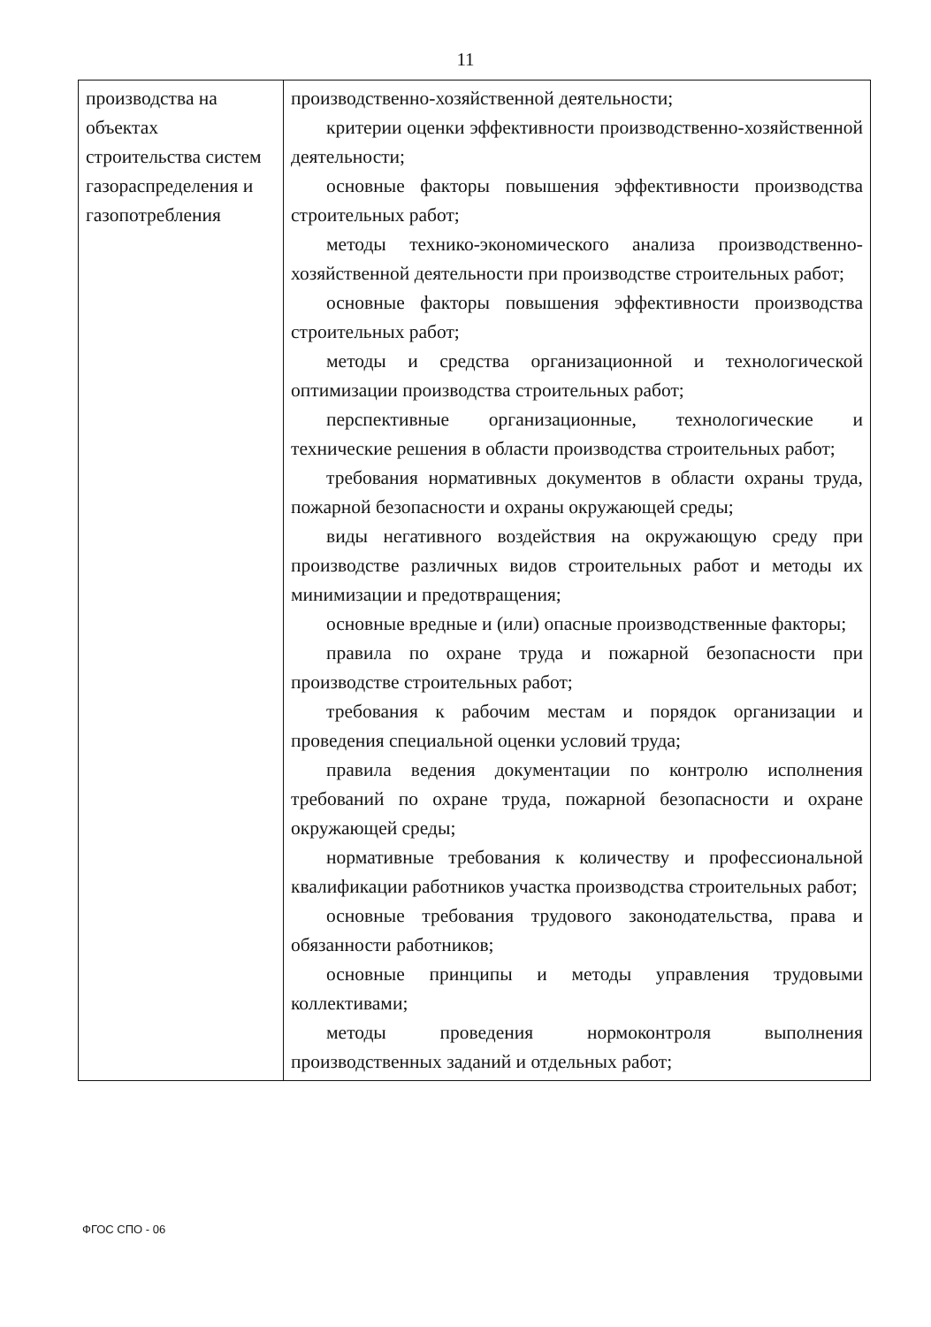11
| производства на объектах строительства систем газораспределения и газопотребления | производственно-хозяйственной деятельности; критерии оценки эффективности производственно-хозяйственной деятельности; основные факторы повышения эффективности производства строительных работ; методы технико-экономического анализа производственно-хозяйственной деятельности при производстве строительных работ; основные факторы повышения эффективности производства строительных работ; методы и средства организационной и технологической оптимизации производства строительных работ; перспективные организационные, технологические и технические решения в области производства строительных работ; требования нормативных документов в области охраны труда, пожарной безопасности и охраны окружающей среды; виды негативного воздействия на окружающую среду при производстве различных видов строительных работ и методы их минимизации и предотвращения; основные вредные и (или) опасные производственные факторы; правила по охране труда и пожарной безопасности при производстве строительных работ; требования к рабочим местам и порядок организации и проведения специальной оценки условий труда; правила ведения документации по контролю исполнения требований по охране труда, пожарной безопасности и охране окружающей среды; нормативные требования к количеству и профессиональной квалификации работников участка производства строительных работ; основные требования трудового законодательства, права и обязанности работников; основные принципы и методы управления трудовыми коллективами; методы проведения нормоконтроля выполнения производственных заданий и отдельных работ; |
ФГОС СПО - 06